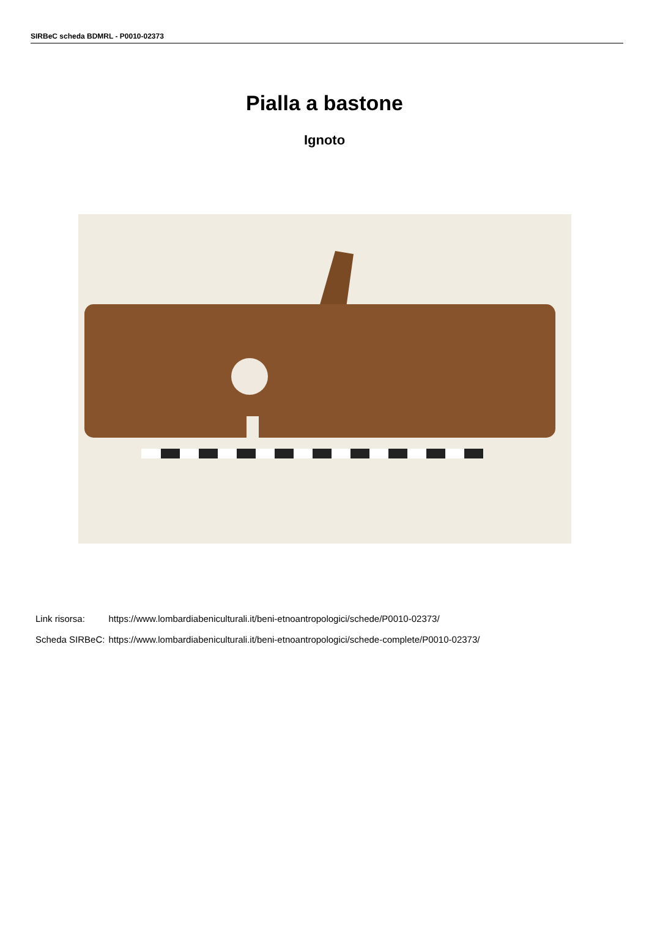SIRBeC scheda BDMRL - P0010-02373
Pialla a bastone
Ignoto
| Link risorsa: | https://www.lombardiabeniculturali.it/beni-etnoantropologici/schede/P0010-02373/ |
| Scheda SIRBeC: | https://www.lombardiabeniculturali.it/beni-etnoantropologici/schede-complete/P0010-02373/ |